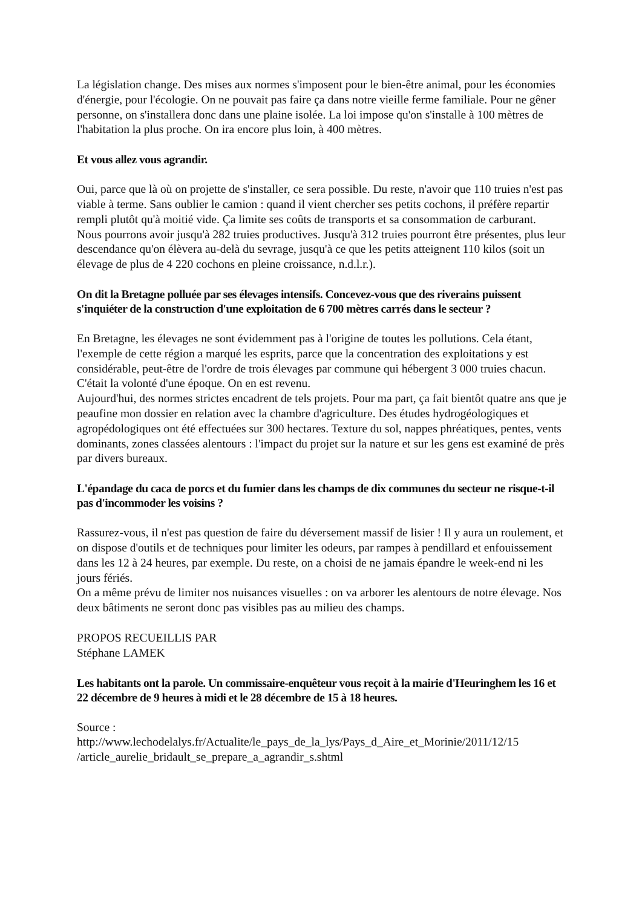La législation change. Des mises aux normes s'imposent pour le bien-être animal, pour les économies d'énergie, pour l'écologie. On ne pouvait pas faire ça dans notre vieille ferme familiale. Pour ne gêner personne, on s'installera donc dans une plaine isolée. La loi impose qu'on s'installe à 100 mètres de l'habitation la plus proche. On ira encore plus loin, à 400 mètres.
Et vous allez vous agrandir.
Oui, parce que là où on projette de s'installer, ce sera possible. Du reste, n'avoir que 110 truies n'est pas viable à terme. Sans oublier le camion : quand il vient chercher ses petits cochons, il préfère repartir rempli plutôt qu'à moitié vide. Ça limite ses coûts de transports et sa consommation de carburant.
Nous pourrons avoir jusqu'à 282 truies productives. Jusqu'à 312 truies pourront être présentes, plus leur descendance qu'on élèvera au-delà du sevrage, jusqu'à ce que les petits atteignent 110 kilos (soit un élevage de plus de 4 220 cochons en pleine croissance, n.d.l.r.).
On dit la Bretagne polluée par ses élevages intensifs. Concevez-vous que des riverains puissent s'inquiéter de la construction d'une exploitation de 6 700 mètres carrés dans le secteur ?
En Bretagne, les élevages ne sont évidemment pas à l'origine de toutes les pollutions. Cela étant, l'exemple de cette région a marqué les esprits, parce que la concentration des exploitations y est considérable, peut-être de l'ordre de trois élevages par commune qui hébergent 3 000 truies chacun. C'était la volonté d'une époque. On en est revenu.
Aujourd'hui, des normes strictes encadrent de tels projets. Pour ma part, ça fait bientôt quatre ans que je peaufine mon dossier en relation avec la chambre d'agriculture. Des études hydrogéologiques et agropédologiques ont été effectuées sur 300 hectares. Texture du sol, nappes phréatiques, pentes, vents dominants, zones classées alentours : l'impact du projet sur la nature et sur les gens est examiné de près par divers bureaux.
L'épandage du caca de porcs et du fumier dans les champs de dix communes du secteur ne risque-t-il pas d'incommoder les voisins ?
Rassurez-vous, il n'est pas question de faire du déversement massif de lisier ! Il y aura un roulement, et on dispose d'outils et de techniques pour limiter les odeurs, par rampes à pendillard et enfouissement dans les 12 à 24 heures, par exemple. Du reste, on a choisi de ne jamais épandre le week-end ni les jours fériés.
On a même prévu de limiter nos nuisances visuelles : on va arborer les alentours de notre élevage. Nos deux bâtiments ne seront donc pas visibles pas au milieu des champs.
PROPOS RECUEILLIS PAR
Stéphane LAMEK
Les habitants ont la parole. Un commissaire-enquêteur vous reçoit à la mairie d'Heuringhem les 16 et 22 décembre de 9 heures à midi et le 28 décembre de 15 à 18 heures.
Source :
http://www.lechodelalys.fr/Actualite/le_pays_de_la_lys/Pays_d_Aire_et_Morinie/2011/12/15 /article_aurelie_bridault_se_prepare_a_agrandir_s.shtml